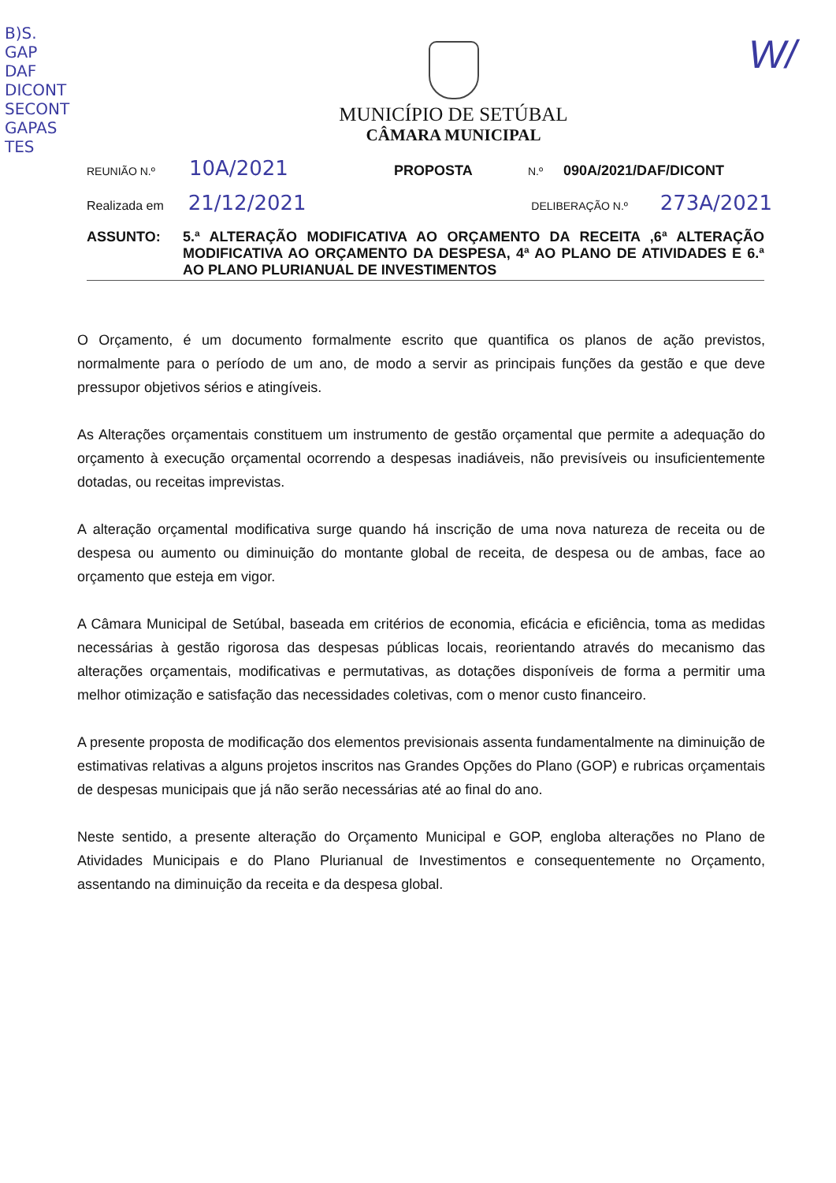B)S.
GAP
DAF
DICONT
SECONT
GAPAS
TES
W/
MUNICÍPIO DE SETÚBAL
CÂMARA MUNICIPAL
REUNIÃO N.º 10A/2021 PROPOSTA N.º 090A/2021/DAF/DICONT
Realizada em 21/12/2021 DELIBERAÇÃO N.º 273A/2021
ASSUNTO: 5.ª ALTERAÇÃO MODIFICATIVA AO ORÇAMENTO DA RECEITA ,6ª ALTERAÇÃO MODIFICATIVA AO ORÇAMENTO DA DESPESA, 4ª AO PLANO DE ATIVIDADES E 6.ª AO PLANO PLURIANUAL DE INVESTIMENTOS
O Orçamento, é um documento formalmente escrito que quantifica os planos de ação previstos, normalmente para o período de um ano, de modo a servir as principais funções da gestão e que deve pressupor objetivos sérios e atingíveis.
As Alterações orçamentais constituem um instrumento de gestão orçamental que permite a adequação do orçamento à execução orçamental ocorrendo a despesas inadiáveis, não previsíveis ou insuficientemente dotadas, ou receitas imprevistas.
A alteração orçamental modificativa surge quando há inscrição de uma nova natureza de receita ou de despesa ou aumento ou diminuição do montante global de receita, de despesa ou de ambas, face ao orçamento que esteja em vigor.
A Câmara Municipal de Setúbal, baseada em critérios de economia, eficácia e eficiência, toma as medidas necessárias à gestão rigorosa das despesas públicas locais, reorientando através do mecanismo das alterações orçamentais, modificativas e permutativas, as dotações disponíveis de forma a permitir uma melhor otimização e satisfação das necessidades coletivas, com o menor custo financeiro.
A presente proposta de modificação dos elementos previsionais assenta fundamentalmente na diminuição de estimativas relativas a alguns projetos inscritos nas Grandes Opções do Plano (GOP) e rubricas orçamentais de despesas municipais que já não serão necessárias até ao final do ano.
Neste sentido, a presente alteração do Orçamento Municipal e GOP, engloba alterações no Plano de Atividades Municipais e do Plano Plurianual de Investimentos e consequentemente no Orçamento, assentando na diminuição da receita e da despesa global.